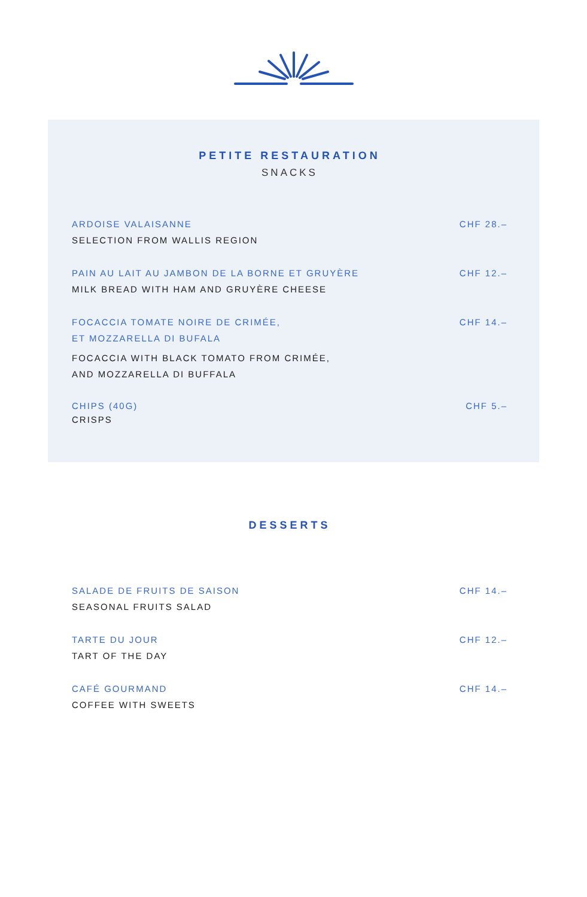PETITE RESTAURATION
SNACKS
ARDOISE VALAISANNE
SELECTION FROM WALLIS REGION
CHF 28.–
PAIN AU LAIT AU JAMBON DE LA BORNE ET GRUYÈRE
MILK BREAD WITH HAM AND GRUYÈRE CHEESE
CHF 12.–
FOCACCIA TOMATE NOIRE DE CRIMÉE,
ET MOZZARELLA DI BUFALA
FOCACCIA WITH BLACK TOMATO FROM CRIMÉE,
AND MOZZARELLA DI BUFFALA
CHF 14.–
CHIPS (40G)
CRISPS
CHF 5.–
DESSERTS
SALADE DE FRUITS DE SAISON
SEASONAL FRUITS SALAD
CHF 14.–
TARTE DU JOUR
TART OF THE DAY
CHF 12.–
CAFÉ GOURMAND
COFFEE WITH SWEETS
CHF 14.–